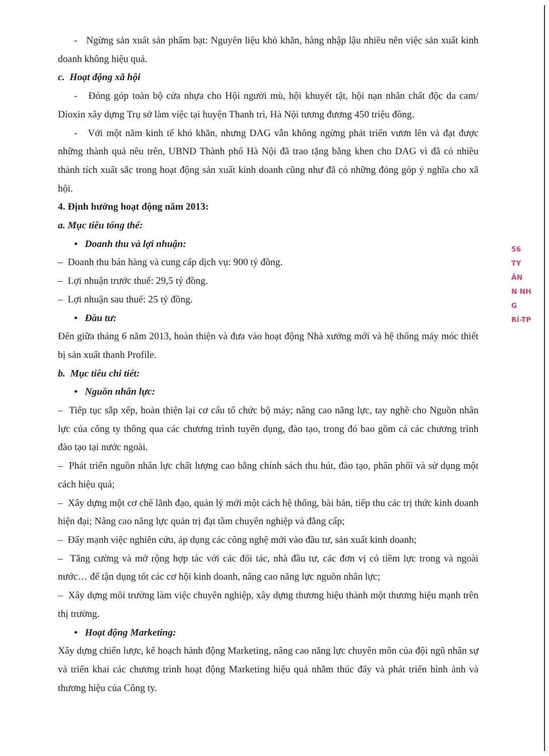- Ngừng sản xuất sản phẩm bạt: Nguyên liệu khó khăn, hàng nhập lậu nhiều nên việc sản xuất kinh doanh không hiệu quả.
c. Hoạt động xã hội
- Đóng góp toàn bộ cửa nhựa cho Hội người mù, hội khuyết tật, hội nạn nhân chất độc da cam/ Dioxin xây dựng Trụ sở làm việc tại huyện Thanh trì, Hà Nội tương đương 450 triệu đồng.
- Với một năm kinh tế khó khăn, nhưng DAG vẫn không ngừng phát triển vươn lên và đạt được những thành quả nêu trên, UBND Thành phố Hà Nội đã trao tặng bằng khen cho DAG vì đã có nhiều thành tích xuất sắc trong hoạt động sản xuất kinh doanh cũng như đã có những đóng góp ý nghĩa cho xã hội.
4. Định hướng hoạt động năm 2013:
a. Mục tiêu tổng thể:
• Doanh thu và lợi nhuận:
– Doanh thu bán hàng và cung cấp dịch vụ: 900 tỷ đồng.
– Lợi nhuận trước thuế: 29,5 tỷ đồng.
– Lợi nhuận sau thuế: 25 tỷ đồng.
• Đầu tư:
Đến giữa tháng 6 năm 2013, hoàn thiện và đưa vào hoạt động Nhà xưởng mới và hệ thống máy móc thiết bị sản xuất thanh Profile.
b. Mục tiêu chi tiết:
• Nguồn nhân lực:
– Tiếp tục sắp xếp, hoàn thiện lại cơ cấu tổ chức bộ máy; nâng cao năng lực, tay nghề cho Nguồn nhân lực của công ty thông qua các chương trình tuyển dụng, đào tạo, trong đó bao gồm cả các chương trình đào tạo tại nước ngoài.
– Phát triển nguồn nhân lực chất lượng cao bằng chính sách thu hút, đào tạo, phân phối và sử dụng một cách hiệu quả;
– Xây dựng một cơ chế lãnh đạo, quản lý mới một cách hệ thống, bài bản, tiếp thu các trị thức kinh doanh hiện đại; Nâng cao năng lực quản trị đạt tầm chuyên nghiệp và đẳng cấp;
– Đẩy mạnh việc nghiên cứu, áp dụng các công nghệ mới vào đầu tư, sản xuất kinh doanh;
– Tăng cường và mở rộng hợp tác với các đối tác, nhà đầu tư, các đơn vị có tiềm lực trong và ngoài nước… để tận dụng tốt các cơ hội kinh doanh, nâng cao năng lực nguồn nhân lực;
– Xây dựng môi trường làm việc chuyên nghiệp, xây dựng thương hiệu thành một thương hiệu mạnh trên thị trường.
• Hoạt động Marketing:
Xây dựng chiến lược, kế hoạch hành động Marketing, nâng cao năng lực chuyên môn của đội ngũ nhân sự và triển khai các chương trình hoạt động Marketing hiệu quả nhằm thúc đẩy và phát triển hình ảnh và thương hiệu của Công ty.
56
TY
ÂN
N NH
G
RÍ-TP